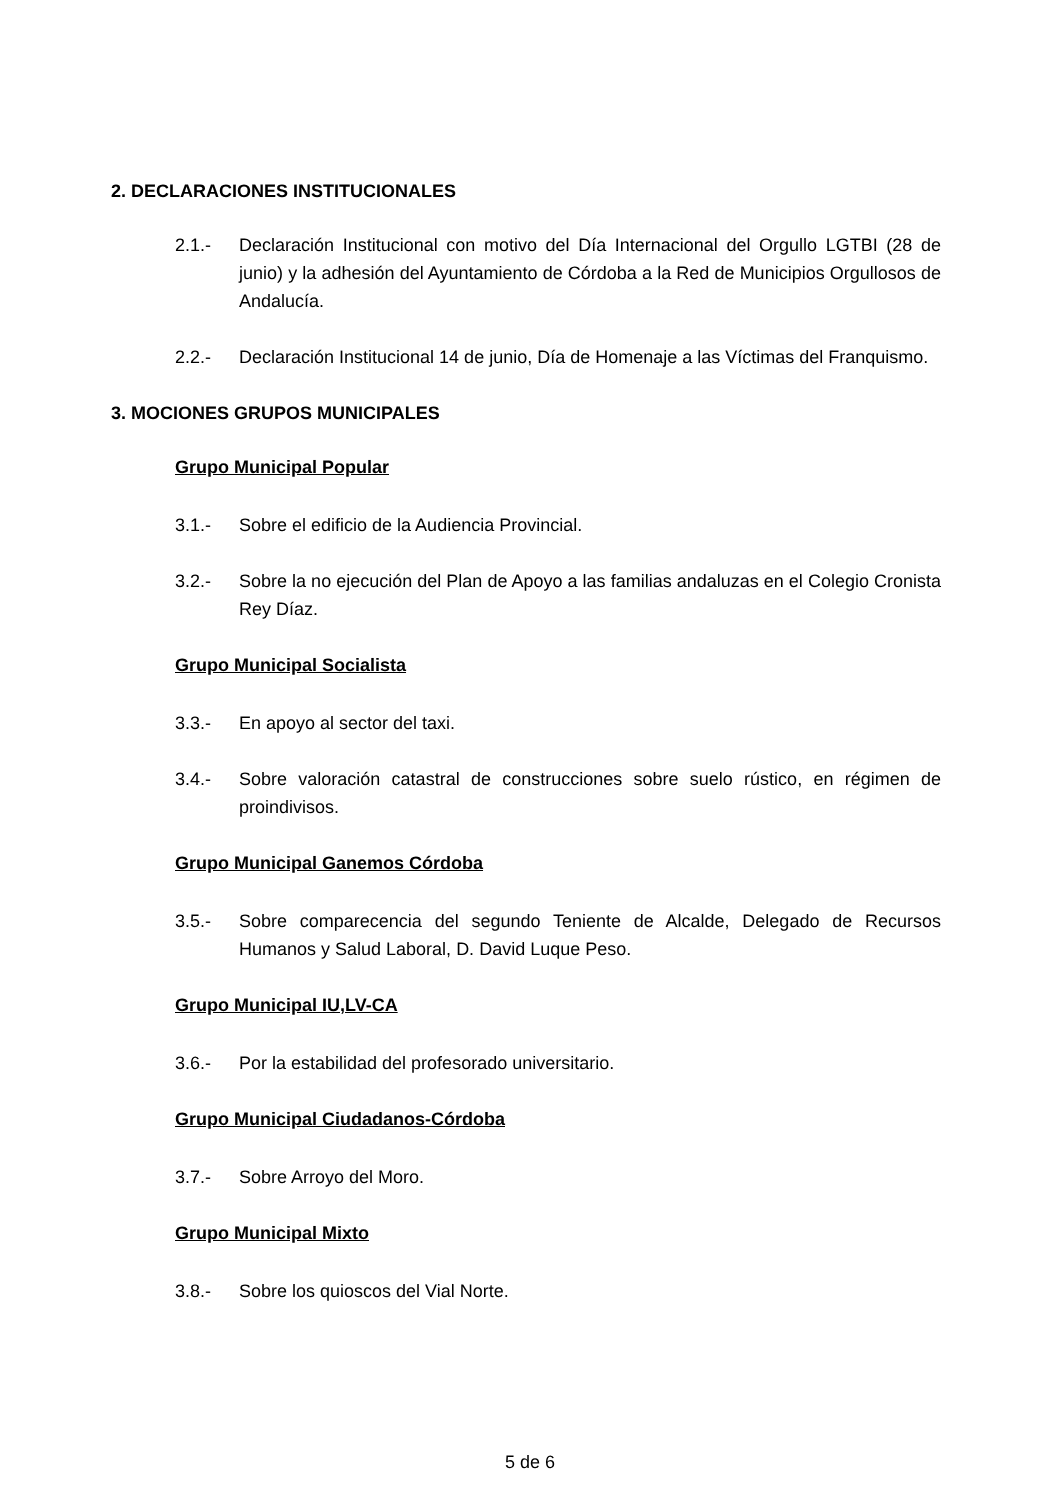2. DECLARACIONES INSTITUCIONALES
2.1.- Declaración Institucional con motivo del Día Internacional del Orgullo LGTBI (28 de junio) y la adhesión del Ayuntamiento de Córdoba a la Red de Municipios Orgullosos de Andalucía.
2.2.- Declaración Institucional 14 de junio, Día de Homenaje a las Víctimas del Franquismo.
3. MOCIONES GRUPOS MUNICIPALES
Grupo Municipal Popular
3.1.- Sobre el edificio de la Audiencia Provincial.
3.2.- Sobre la no ejecución del Plan de Apoyo a las familias andaluzas en el Colegio Cronista Rey Díaz.
Grupo Municipal Socialista
3.3.- En apoyo al sector del taxi.
3.4.- Sobre valoración catastral de construcciones sobre suelo rústico, en régimen de proindivisos.
Grupo Municipal Ganemos Córdoba
3.5.- Sobre comparecencia del segundo Teniente de Alcalde, Delegado de Recursos Humanos y Salud Laboral, D. David Luque Peso.
Grupo Municipal IU,LV-CA
3.6.- Por la estabilidad del profesorado universitario.
Grupo Municipal Ciudadanos-Córdoba
3.7.- Sobre Arroyo del Moro.
Grupo Municipal Mixto
3.8.- Sobre los quioscos del Vial Norte.
5 de 6